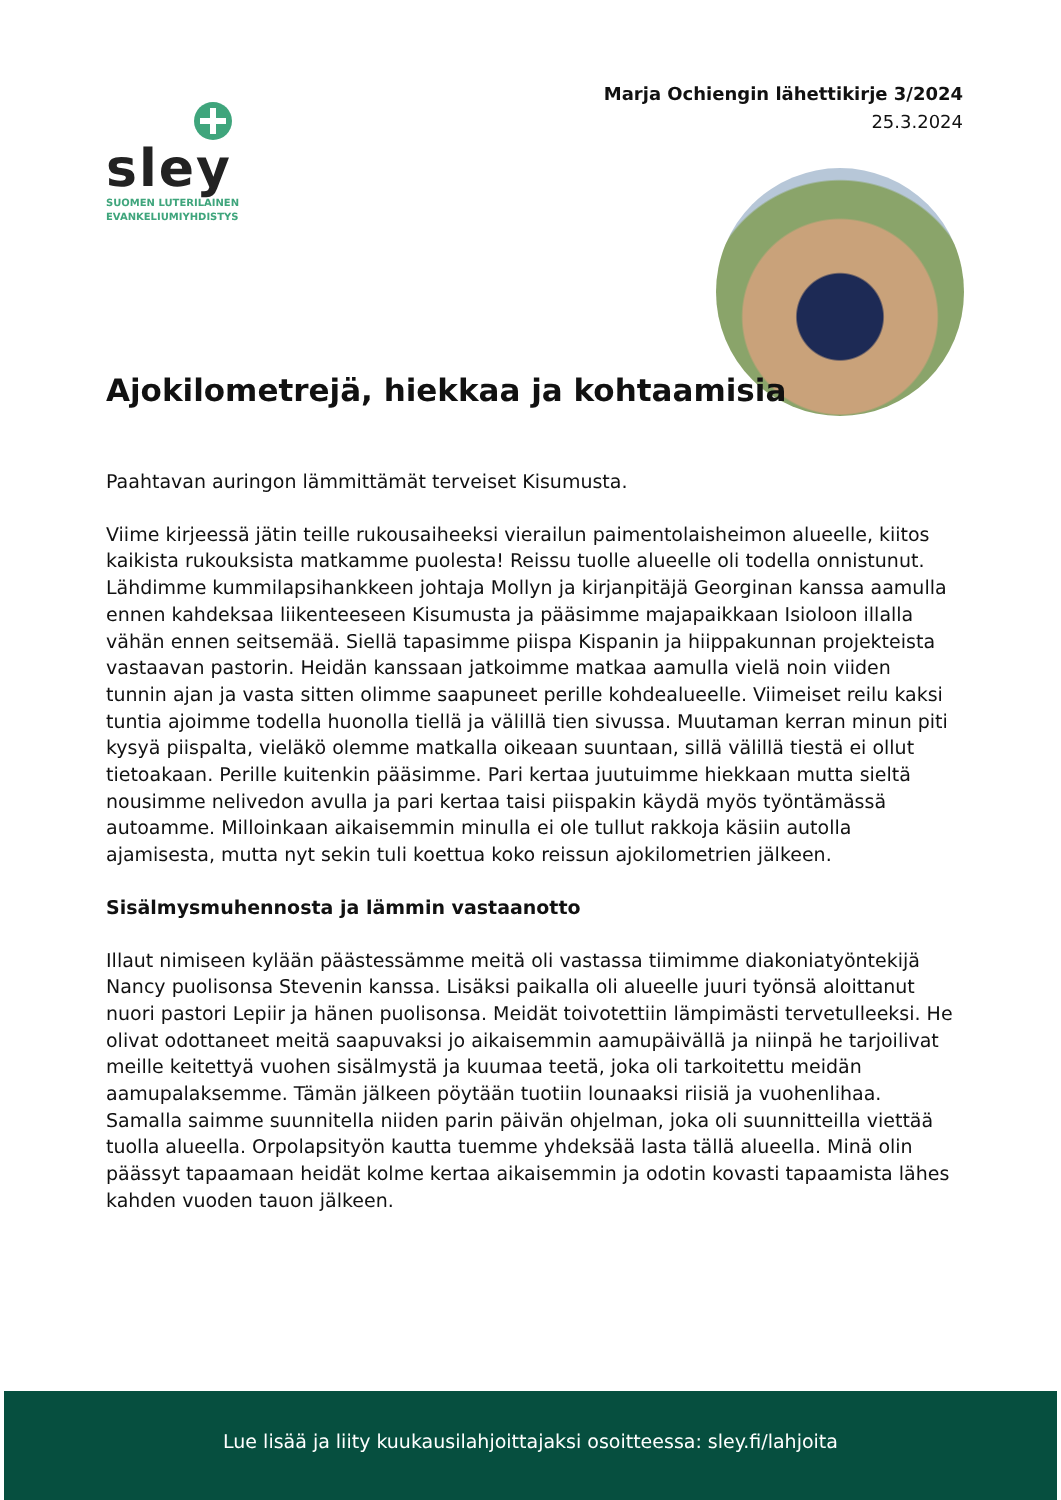Marja Ochiengin lähettikirje 3/2024
25.3.2024
sley
SUOMEN LUTERILAINEN
EVANKELIUMIYHDISTYS
Ajokilometrejä, hiekkaa ja kohtaamisia
Paahtavan auringon lämmittämät terveiset Kisumusta.
Viime kirjeessä jätin teille rukousaiheeksi vierailun paimentolaisheimon alueelle, kiitos kaikista rukouksista matkamme puolesta! Reissu tuolle alueelle oli todella onnistunut. Lähdimme kummilapsihankkeen johtaja Mollyn ja kirjanpitäjä Georginan kanssa aamulla ennen kahdeksaa liikenteeseen Kisumusta ja pääsimme majapaikkaan Isioloon illalla vähän ennen seitsemää. Siellä tapasimme piispa Kispanin ja hiippakunnan projekteista vastaavan pastorin. Heidän kanssaan jatkoimme matkaa aamulla vielä noin viiden tunnin ajan ja vasta sitten olimme saapuneet perille kohdealueelle. Viimeiset reilu kaksi tuntia ajoimme todella huonolla tiellä ja välillä tien sivussa. Muutaman kerran minun piti kysyä piispalta, vieläkö olemme matkalla oikeaan suuntaan, sillä välillä tiestä ei ollut tietoakaan. Perille kuitenkin pääsimme. Pari kertaa juutuimme hiekkaan mutta sieltä nousimme nelivedon avulla ja pari kertaa taisi piispakin käydä myös työntämässä autoamme. Milloinkaan aikaisemmin minulla ei ole tullut rakkoja käsiin autolla ajamisesta, mutta nyt sekin tuli koettua koko reissun ajokilometrien jälkeen.
Sisälmysmuhennosta ja lämmin vastaanotto
Illaut nimiseen kylään päästessämme meitä oli vastassa tiimimme diakoniatyöntekijä Nancy puolisonsa Stevenin kanssa. Lisäksi paikalla oli alueelle juuri työnsä aloittanut nuori pastori Lepiir ja hänen puolisonsa. Meidät toivotettiin lämpimästi tervetulleeksi. He olivat odottaneet meitä saapuvaksi jo aikaisemmin aamupäivällä ja niinpä he tarjoilivat meille keitettyä vuohen sisälmystä ja kuumaa teetä, joka oli tarkoitettu meidän aamupalaksemme. Tämän jälkeen pöytään tuotiin lounaaksi riisiä ja vuohenlihaa. Samalla saimme suunnitella niiden parin päivän ohjelman, joka oli suunnitteilla viettää tuolla alueella. Orpolapsityön kautta tuemme yhdeksää lasta tällä alueella. Minä olin päässyt tapaamaan heidät kolme kertaa aikaisemmin ja odotin kovasti tapaamista lähes kahden vuoden tauon jälkeen.
Lue lisää ja liity kuukausilahjoittajaksi osoitteessa: sley.fi/lahjoita